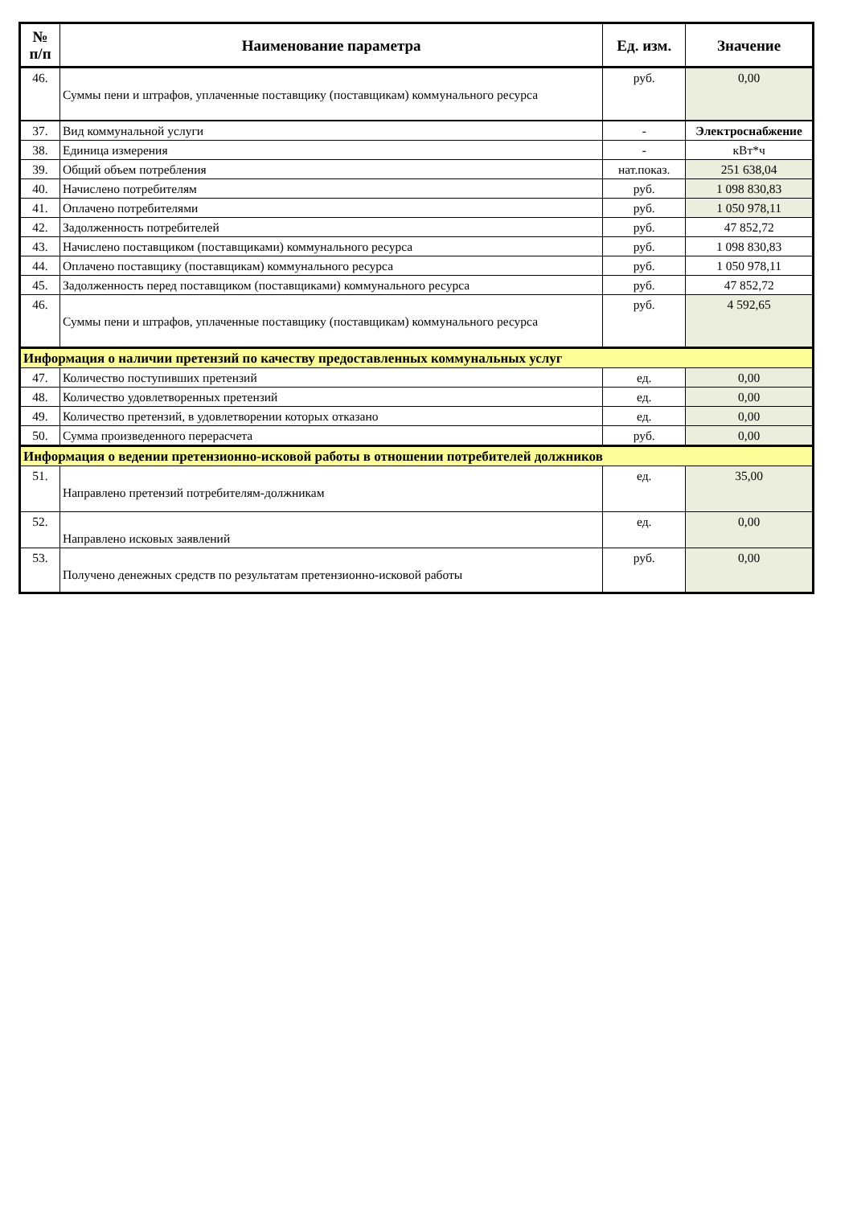| № п/п | Наименование параметра | Ед. изм. | Значение |
| --- | --- | --- | --- |
| 46. | Суммы пени и штрафов, уплаченные поставщику (поставщикам) коммунального ресурса | руб. | 0,00 |
| 37. | Вид коммунальной услуги | - | Электроснабжение |
| 38. | Единица измерения | - | кВт*ч |
| 39. | Общий объем потребления | нат.показ. | 251 638,04 |
| 40. | Начислено потребителям | руб. | 1 098 830,83 |
| 41. | Оплачено потребителями | руб. | 1 050 978,11 |
| 42. | Задолженность потребителей | руб. | 47 852,72 |
| 43. | Начислено поставщиком (поставщиками) коммунального ресурса | руб. | 1 098 830,83 |
| 44. | Оплачено поставщику (поставщикам) коммунального ресурса | руб. | 1 050 978,11 |
| 45. | Задолженность перед поставщиком (поставщиками) коммунального ресурса | руб. | 47 852,72 |
| 46. | Суммы пени и штрафов, уплаченные поставщику (поставщикам) коммунального ресурса | руб. | 4 592,65 |
| Информация о наличии претензий по качеству предоставленных коммунальных услуг | | | |
| 47. | Количество поступивших претензий | ед. | 0,00 |
| 48. | Количество удовлетворенных претензий | ед. | 0,00 |
| 49. | Количество претензий, в удовлетворении которых отказано | ед. | 0,00 |
| 50. | Сумма произведенного перерасчета | руб. | 0,00 |
| Информация о ведении претензионно-исковой работы в отношении потребителей должников | | | |
| 51. | Направлено претензий потребителям-должникам | ед. | 35,00 |
| 52. | Направлено исковых заявлений | ед. | 0,00 |
| 53. | Получено денежных средств по результатам претензионно-исковой работы | руб. | 0,00 |